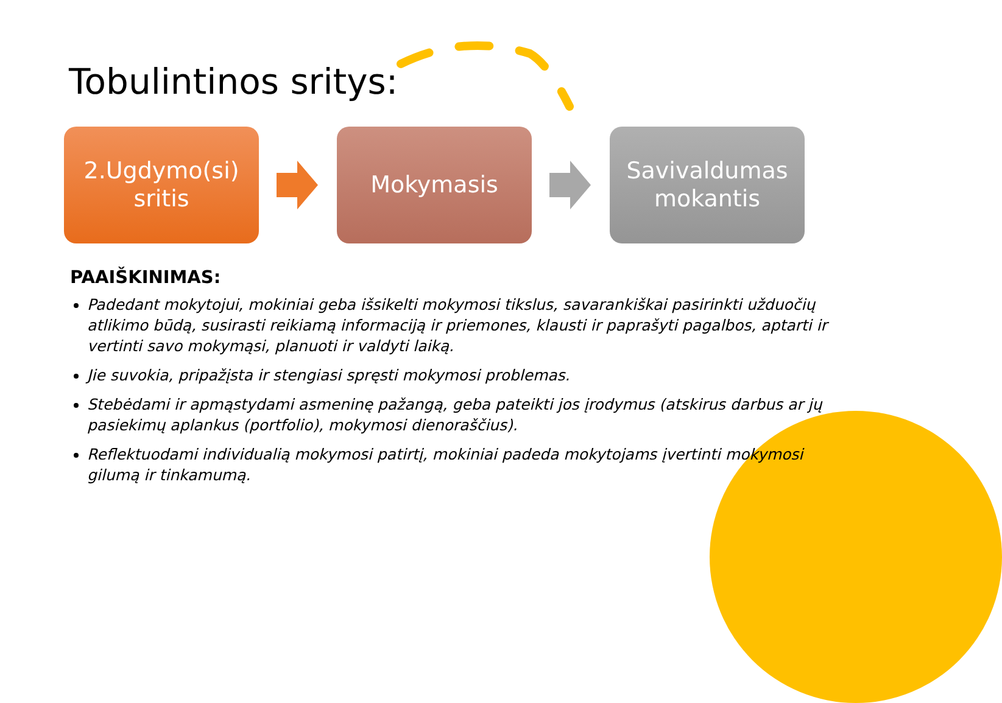Tobulintinos sritys:
2.Ugdymo(si)
sritis
Mokymasis
Savivaldumas
mokantis
PAAIŠKINIMAS:
Padedant mokytojui, mokiniai geba išsikelti mokymosi tikslus, savarankiškai pasirinkti užduočių atlikimo būdą, susirasti reikiamą informaciją ir priemones, klausti ir paprašyti pagalbos, aptarti ir vertinti savo mokymąsi, planuoti ir valdyti laiką.
Jie suvokia, pripažįsta ir stengiasi spręsti mokymosi problemas.
Stebėdami ir apmąstydami asmeninę pažangą, geba pateikti jos įrodymus (atskirus darbus ar jų pasiekimų aplankus (portfolio), mokymosi dienoraščius).
Reflektuodami individualią mokymosi patirtį, mokiniai padeda mokytojams įvertinti mokymosi gilumą ir tinkamumą.